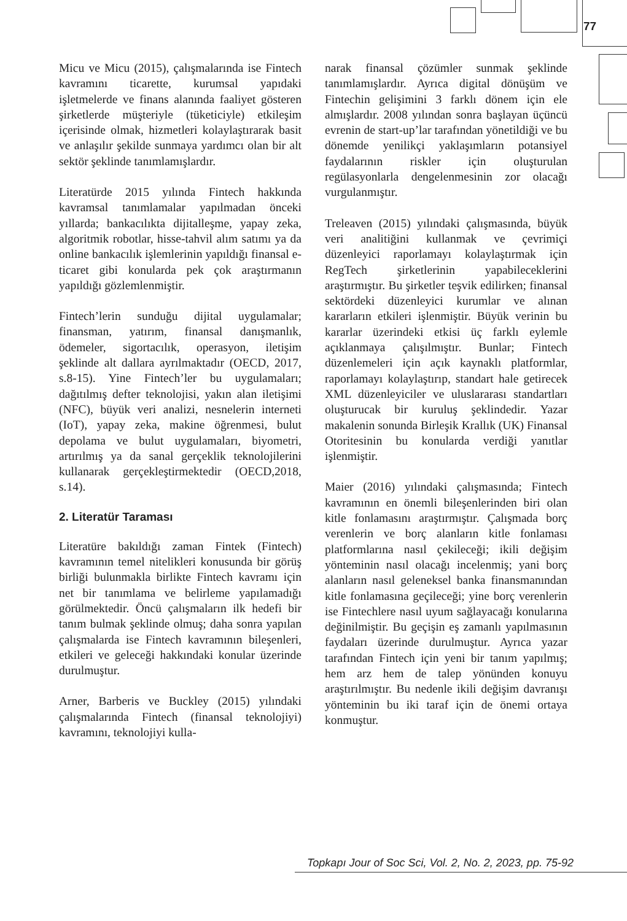77
Micu ve Micu (2015), çalışmalarında ise Fintech kavramını ticarette, kurumsal yapıdaki işletmelerde ve finans alanında faaliyet gösteren şirketlerde müşteriyle (tüketiciyle) etkileşim içerisinde olmak, hizmetleri kolaylaştırarak basit ve anlaşılır şekilde sunmaya yardımcı olan bir alt sektör şeklinde tanımlamışlardır.
Literatürde 2015 yılında Fintech hakkında kavramsal tanımlamalar yapılmadan önceki yıllarda; bankacılıkta dijitalleşme, yapay zeka, algoritmik robotlar, hisse-tahvil alım satımı ya da online bankacılık işlemlerinin yapıldığı finansal e-ticaret gibi konularda pek çok araştırmanın yapıldığı gözlemlenmiştir.
Fintech’lerin sunduğu dijital uygulamalar; finansman, yatırım, finansal danışmanlık, ödemeler, sigortacılık, operasyon, iletişim şeklinde alt dallara ayrılmaktadır (OECD, 2017, s.8-15). Yine Fintech’ler bu uygulamaları; dağıtılmış defter teknolojisi, yakın alan iletişimi (NFC), büyük veri analizi, nesnelerin interneti (IoT), yapay zeka, makine öğrenmesi, bulut depolama ve bulut uygulamaları, biyometri, artırılmış ya da sanal gerçeklik teknolojilerini kullanarak gerçekleştirmektedir (OECD,2018, s.14).
2. Literatür Taraması
Literatüre bakıldığı zaman Fintek (Fintech) kavramının temel nitelikleri konusunda bir görüş birliği bulunmakla birlikte Fintech kavramı için net bir tanımlama ve belirleme yapılamadığı görülmektedir. Öncü çalışmaların ilk hedefi bir tanım bulmak şeklinde olmuş; daha sonra yapılan çalışmalarda ise Fintech kavramının bileşenleri, etkileri ve geleceği hakkındaki konular üzerinde durulmuştur.
Arner, Barberis ve Buckley (2015) yılındaki çalışmalarında Fintech (finansal teknolojiyi) kavramını, teknolojiyi kulla-
narak finansal çözümler sunmak şeklinde tanımlamışlardır. Ayrıca digital dönüşüm ve Fintechin gelişimini 3 farklı dönem için ele almışlardır. 2008 yılından sonra başlayan üçüncü evrenin de start-up’lar tarafından yönetildiği ve bu dönemde yenilikçi yaklaşımların potansiyel faydalarının riskler için oluşturulan regülasyonlarla dengelenmesinin zor olacağı vurgulanmıştır.
Treleaven (2015) yılındaki çalışmasında, büyük veri analitiğini kullanmak ve çevrimiçi düzenleyici raporlamayı kolaylaştırmak için RegTech şirketlerinin yapabileceklerini araştırmıştır. Bu şirketler teşvik edilirken; finansal sektördeki düzenleyici kurumlar ve alınan kararların etkileri işlenmiştir. Büyük verinin bu kararlar üzerindeki etkisi üç farklı eylemle açıklanmaya çalışılmıştır. Bunlar; Fintech düzenlemeleri için açık kaynaklı platformlar, raporlamayı kolaylaştırıp, standart hale getirecek XML düzenleyiciler ve uluslararası standartları oluşturucak bir kuruluş şeklindedir. Yazar makalenin sonunda Birleşik Krallık (UK) Finansal Otoritesinin bu konularda verdiği yanıtlar işlenmiştir.
Maier (2016) yılındaki çalışmasında; Fintech kavramının en önemli bileşenlerinden biri olan kitle fonlamasını araştırmıştır. Çalışmada borç verenlerin ve borç alanların kitle fonlaması platformlarına nasıl çekileceği; ikili değişim yönteminin nasıl olacağı incelenmiş; yani borç alanların nasıl geleneksel banka finansmanından kitle fonlamasına geçileceği; yine borç verenlerin ise Fintechlere nasıl uyum sağlayacağı konularına değinilmiştir. Bu geçişin eş zamanlı yapılmasının faydaları üzerinde durulmuştur. Ayrıca yazar tarafından Fintech için yeni bir tanım yapılmış; hem arz hem de talep yönünden konuyu araştırılmıştır. Bu nedenle ikili değişim davranışı yönteminin bu iki taraf için de önemi ortaya konmuştur.
Topkapı Jour of Soc Sci, Vol. 2, No. 2, 2023, pp. 75-92